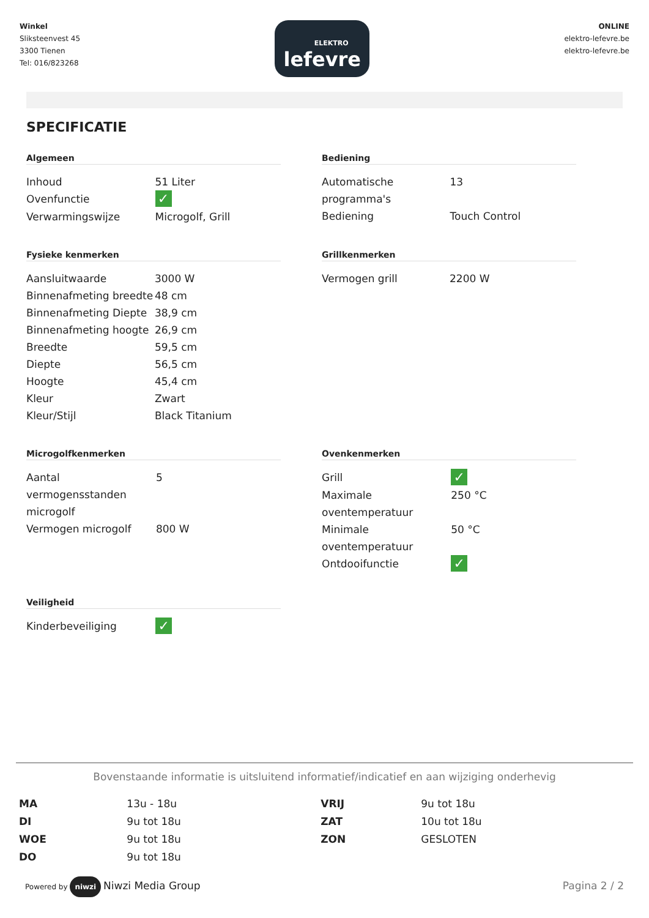Winkel
Sliksteenvest 45
3300 Tienen
Tel: 016/823268
ELEKTRO
lefevre
ONLINE
elektro-lefevre.be
elektro-lefevre.be
SPECIFICATIE
Algemeen
| Inhoud | 51 Liter |
| Ovenfunctie | ✓ |
| Verwarmingswijze | Microgolf, Grill |
Bediening
| Automatische programma's | 13 |
| Bediening | Touch Control |
Fysieke kenmerken
| Aansluitwaarde | 3000 W |
| Binnenafmeting breedte | 48 cm |
| Binnenafmeting Diepte | 38,9 cm |
| Binnenafmeting hoogte | 26,9 cm |
| Breedte | 59,5 cm |
| Diepte | 56,5 cm |
| Hoogte | 45,4 cm |
| Kleur | Zwart |
| Kleur/Stijl | Black Titanium |
Grillkenmerken
| Vermogen grill | 2200 W |
Microgolfkenmerken
| Aantal vermogensstanden microgolf | 5 |
| Vermogen microgolf | 800 W |
Ovenkenmerken
| Grill | ✓ |
| Maximale oventemperatuur | 250 °C |
| Minimale oventemperatuur | 50 °C |
| Ontdooifunctie | ✓ |
Veiligheid
| Kinderbeveiliging | ✓ |
Bovenstaande informatie is uitsluitend informatief/indicatief en aan wijziging onderhevig
| MA | 13u - 18u | VRIJ | 9u tot 18u |
| DI | 9u tot 18u | ZAT | 10u tot 18u |
| WOE | 9u tot 18u | ZON | GESLOTEN |
| DO | 9u tot 18u | | |
Powered by niwzi Niwzi Media Group
Pagina 2 / 2